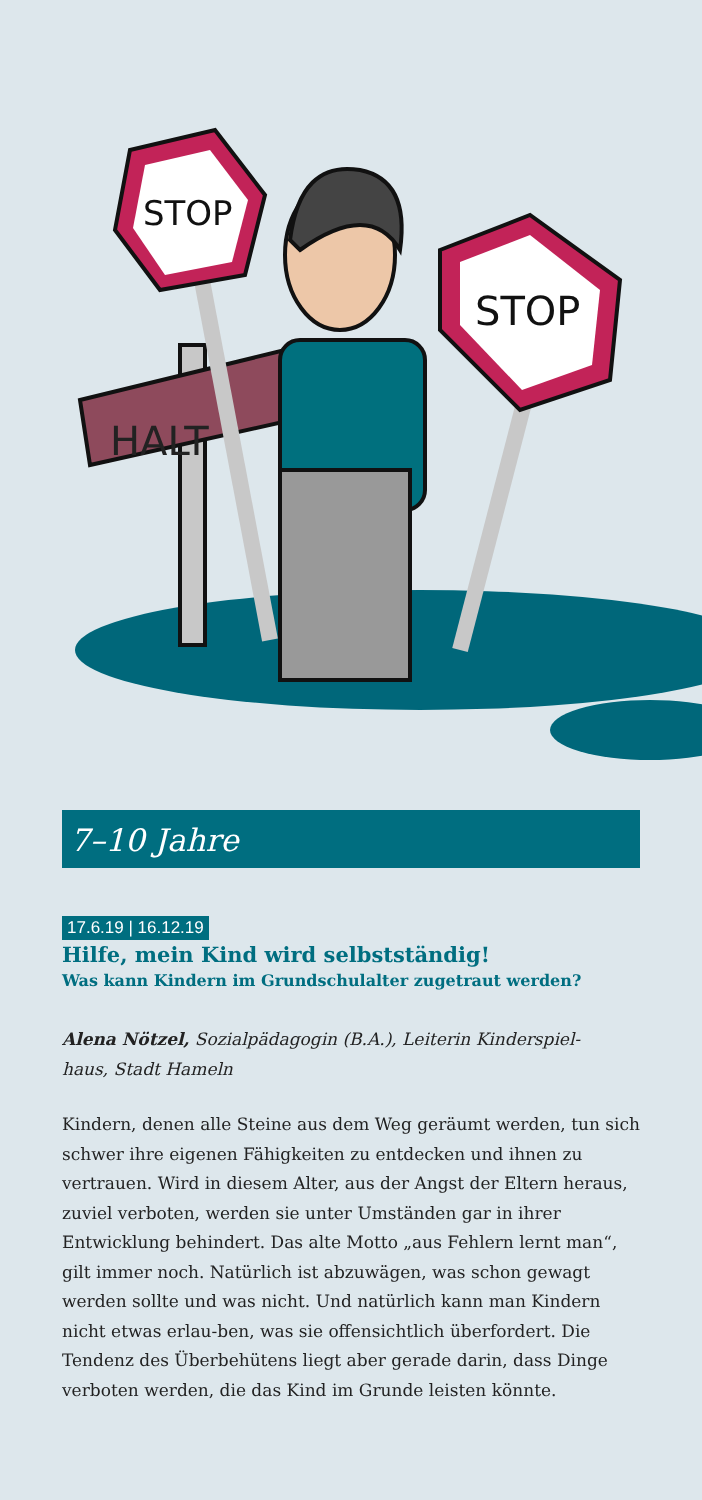HALT
STOP
STOP
7–10 Jahre
17.6.19 | 16.12.19
Hilfe, mein Kind wird selbstständig!
Was kann Kindern im Grundschulalter zugetraut werden?
Alena Nötzel, Sozialpädagogin (B.A.), Leiterin Kinderspiel-
haus, Stadt Hameln
Kindern, denen alle Steine aus dem Weg geräumt werden, tun sich schwer ihre eigenen Fähigkeiten zu entdecken und ihnen zu vertrauen. Wird in diesem Alter, aus der Angst der Eltern heraus, zuviel verboten, werden sie unter Umständen gar in ihrer Entwicklung behindert. Das alte Motto „aus Fehlern lernt man“, gilt immer noch. Natürlich ist abzuwägen, was schon gewagt werden sollte und was nicht. Und natürlich kann man Kindern nicht etwas erlau-ben, was sie offensichtlich überfordert. Die Tendenz des Überbehütens liegt aber gerade darin, dass Dinge verboten werden, die das Kind im Grunde leisten könnte.